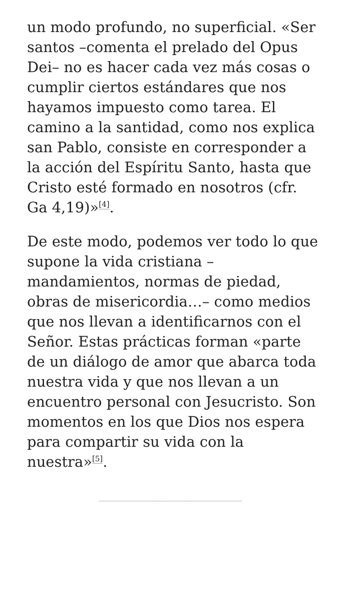un modo profundo, no superficial. «Ser santos –comenta el prelado del Opus Dei– no es hacer cada vez más cosas o cumplir ciertos estándares que nos hayamos impuesto como tarea. El camino a la santidad, como nos explica san Pablo, consiste en corresponder a la acción del Espíritu Santo, hasta que Cristo esté formado en nosotros (cfr. Ga 4,19)»<sup>[4]</sup>.
De este modo, podemos ver todo lo que supone la vida cristiana –mandamientos, normas de piedad, obras de misericordia…– como medios que nos llevan a identificarnos con el Señor. Estas prácticas forman «parte de un diálogo de amor que abarca toda nuestra vida y que nos llevan a un encuentro personal con Jesucristo. Son momentos en los que Dios nos espera para compartir su vida con la nuestra»<sup>[5]</sup>.